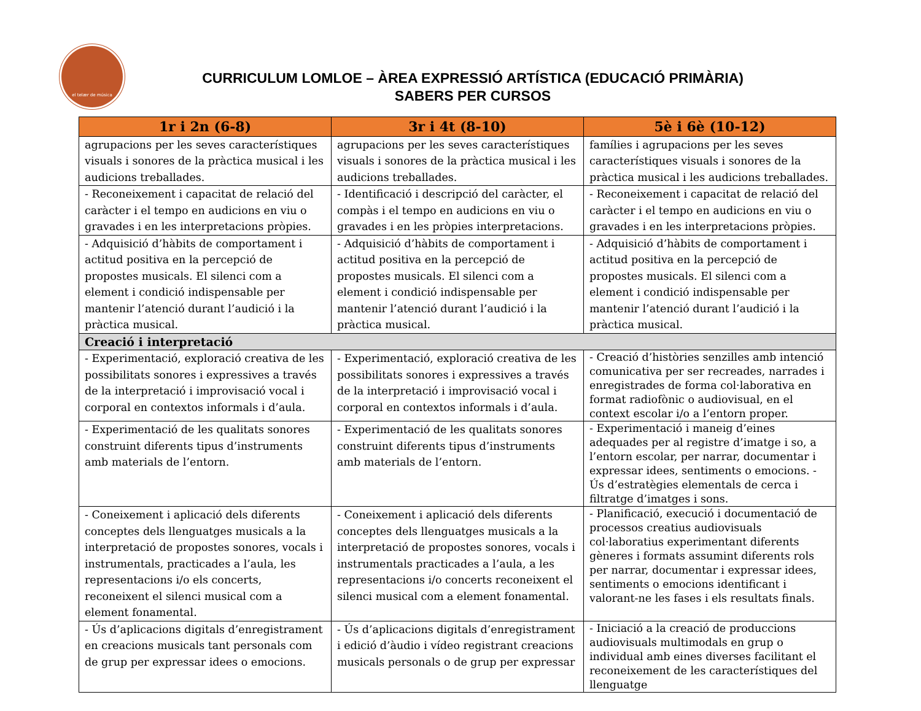el telær de música
CURRICULUM LOMLOE – ÀREA EXPRESSIÓ ARTÍSTICA (EDUCACIÓ PRIMÀRIA)
SABERS PER CURSOS
| 1r i 2n (6-8) | 3r i 4t (8-10) | 5è i 6è (10-12) |
| --- | --- | --- |
| agrupacions per les seves característiques visuals i sonores de la pràctica musical i les audicions treballades. | agrupacions per les seves característiques visuals i sonores de la pràctica musical i les audicions treballades. | famílies i agrupacions per les seves característiques visuals i sonores de la pràctica musical i les audicions treballades. |
| - Reconeixement i capacitat de relació del caràcter i el tempo en audicions en viu o gravades i en les interpretacions pròpies. | - Identificació i descripció del caràcter, el compàs i el tempo en audicions en viu o gravades i en les pròpies interpretacions. | - Reconeixement i capacitat de relació del caràcter i el tempo en audicions en viu o gravades i en les interpretacions pròpies. |
| - Adquisició d’hàbits de comportament i actitud positiva en la percepció de propostes musicals. El silenci com a element i condició indispensable per mantenir l’atenció durant l’audició i la pràctica musical. | - Adquisició d’hàbits de comportament i actitud positiva en la percepció de propostes musicals. El silenci com a element i condició indispensable per mantenir l’atenció durant l’audició i la pràctica musical. | - Adquisició d’hàbits de comportament i actitud positiva en la percepció de propostes musicals. El silenci com a element i condició indispensable per mantenir l’atenció durant l’audició i la pràctica musical. |
| Creació i interpretació | | |
| - Experimentació, exploració creativa de les possibilitats sonores i expressives a través de la interpretació i improvisació vocal i corporal en contextos informals i d’aula. | - Experimentació, exploració creativa de les possibilitats sonores i expressives a través de la interpretació i improvisació vocal i corporal en contextos informals i d’aula. | - Creació d’històries senzilles amb intenció comunicativa per ser recreades, narrades i enregistrades de forma col·laborativa en format radiofònic o audiovisual, en el context escolar i/o a l’entorn proper. |
| - Experimentació de les qualitats sonores construint diferents tipus d’instruments amb materials de l’entorn. | - Experimentació de les qualitats sonores construint diferents tipus d’instruments amb materials de l’entorn. | - Experimentació i maneig d’eines adequades per al registre d’imatge i so, a l’entorn escolar, per narrar, documentar i expressar idees, sentiments o emocions. - Ús d’estratègies elementals de cerca i filtratge d’imatges i sons. |
| - Coneixement i aplicació dels diferents conceptes dels llenguatges musicals a la interpretació de propostes sonores, vocals i instrumentals, practicades a l’aula, les representacions i/o els concerts, reconeixent el silenci musical com a element fonamental. | - Coneixement i aplicació dels diferents conceptes dels llenguatges musicals a la interpretació de propostes sonores, vocals i instrumentals practicades a l’aula, a les representacions i/o concerts reconeixent el silenci musical com a element fonamental. | - Planificació, execució i documentació de processos creatius audiovisuals col·laboratius experimentant diferents gèneres i formats assumint diferents rols per narrar, documentar i expressar idees, sentiments o emocions identificant i valorant-ne les fases i els resultats finals. |
| - Ús d’aplicacions digitals d’enregistrament en creacions musicals tant personals com de grup per expressar idees o emocions. | - Ús d’aplicacions digitals d’enregistrament i edició d’àudio i vídeo registrant creacions musicals personals o de grup per expressar | - Iniciació a la creació de produccions audiovisuals multimodals en grup o individual amb eines diverses facilitant el reconeixement de les característiques del llenguatge |